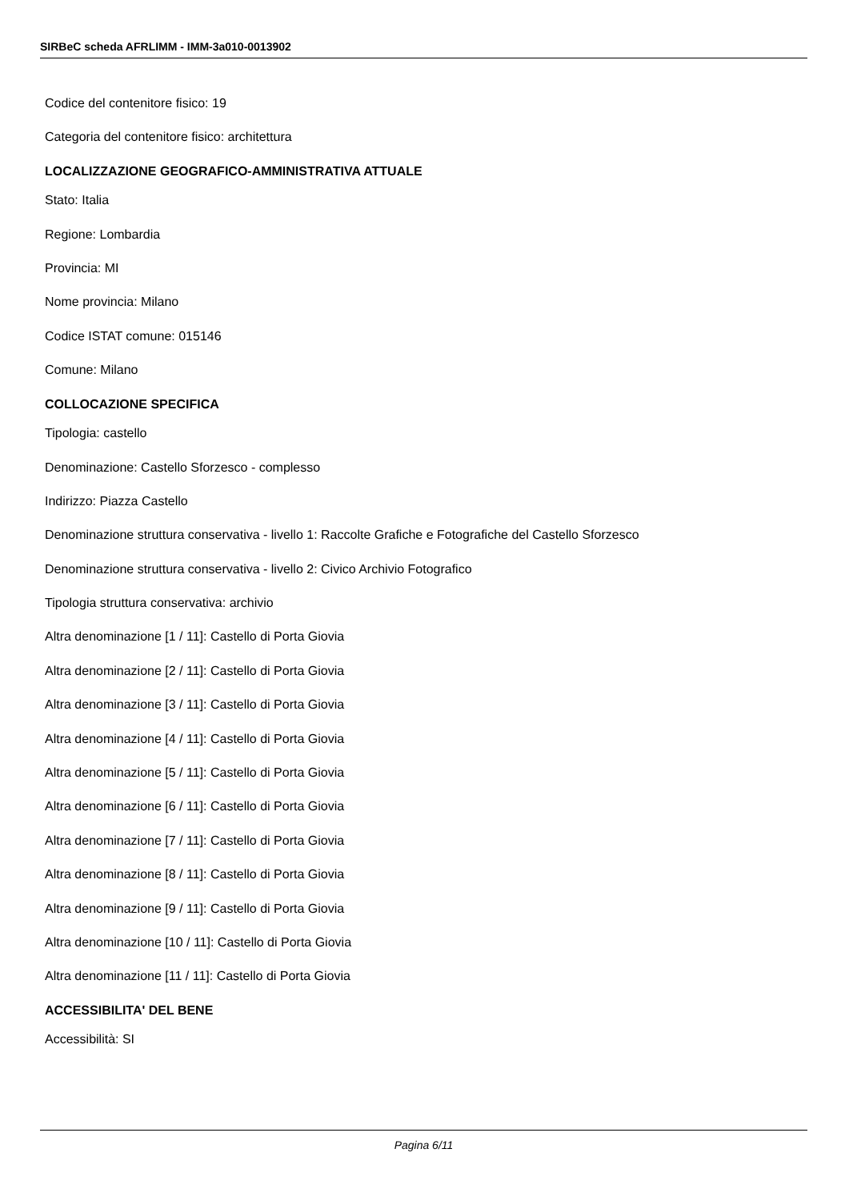SIRBeC scheda AFRLIMM - IMM-3a010-0013902
Codice del contenitore fisico: 19
Categoria del contenitore fisico: architettura
LOCALIZZAZIONE GEOGRAFICO-AMMINISTRATIVA ATTUALE
Stato: Italia
Regione: Lombardia
Provincia: MI
Nome provincia: Milano
Codice ISTAT comune: 015146
Comune: Milano
COLLOCAZIONE SPECIFICA
Tipologia: castello
Denominazione: Castello Sforzesco - complesso
Indirizzo: Piazza Castello
Denominazione struttura conservativa - livello 1: Raccolte Grafiche e Fotografiche del Castello Sforzesco
Denominazione struttura conservativa - livello 2: Civico Archivio Fotografico
Tipologia struttura conservativa: archivio
Altra denominazione [1 / 11]: Castello di Porta Giovia
Altra denominazione [2 / 11]: Castello di Porta Giovia
Altra denominazione [3 / 11]: Castello di Porta Giovia
Altra denominazione [4 / 11]: Castello di Porta Giovia
Altra denominazione [5 / 11]: Castello di Porta Giovia
Altra denominazione [6 / 11]: Castello di Porta Giovia
Altra denominazione [7 / 11]: Castello di Porta Giovia
Altra denominazione [8 / 11]: Castello di Porta Giovia
Altra denominazione [9 / 11]: Castello di Porta Giovia
Altra denominazione [10 / 11]: Castello di Porta Giovia
Altra denominazione [11 / 11]: Castello di Porta Giovia
ACCESSIBILITA' DEL BENE
Accessibilità: SI
Pagina 6/11